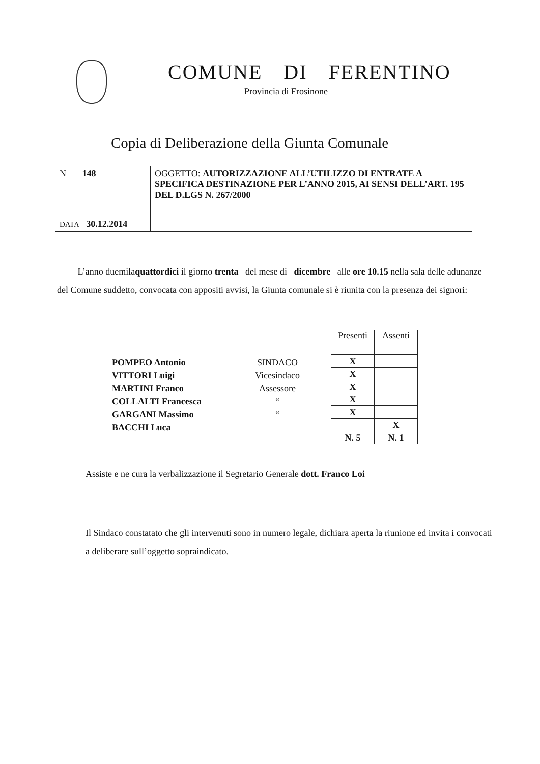COMUNE DI FERENTINO
Provincia di Frosinone
Copia di Deliberazione della Giunta Comunale
| N 148 | OGGETTO: AUTORIZZAZIONE ALL’UTILIZZO DI ENTRATE A SPECIFICA DESTINAZIONE PER L’ANNO 2015, AI SENSI DELL’ART. 195 DEL D.LGS N. 267/2000 |
| DATA 30.12.2014 | |
L’anno duemilaquattordici il giorno trenta del mese di dicembre alle ore 10.15 nella sala delle adunanze del Comune suddetto, convocata con appositi avvisi, la Giunta comunale si è riunita con la presenza dei signori:
POMPEO Antonio
VITTORI Luigi
MARTINI Franco
COLLALTI Francesca
GARGANI Massimo
BACCHI Luca
SINDACO
Vicesindaco
Assessore
“
“
| Presenti | Assenti |
| --- | --- |
| X | |
| X | |
| X | |
| X | |
| X | |
| | X |
| N. 5 | N. 1 |
Assiste e ne cura la verbalizzazione il Segretario Generale dott. Franco Loi
Il Sindaco constatato che gli intervenuti sono in numero legale, dichiara aperta la riunione ed invita i convocati a deliberare sull’oggetto sopraindicato.